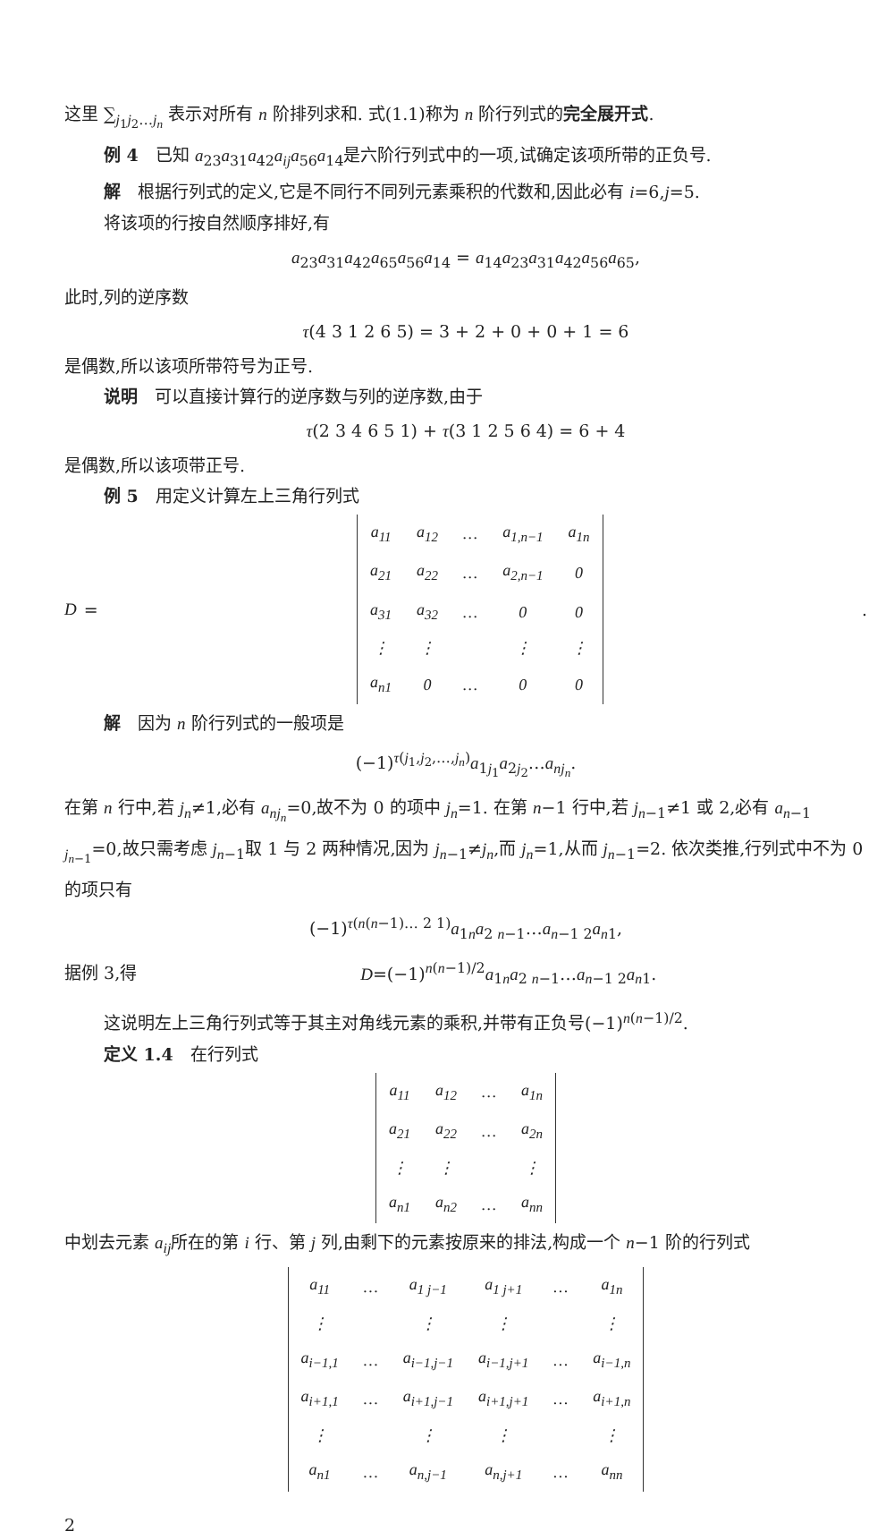这里 ∑<sub>j<sub>1</sub>j<sub>2</sub>…j<sub>n</sub></sub> 表示对所有 n 阶排列求和. 式(1.1)称为 n 阶行列式的完全展开式.
例 4　已知 a<sub>23</sub>a<sub>31</sub>a<sub>42</sub>a<sub>ij</sub> a<sub>56</sub>a<sub>14</sub>是六阶行列式中的一项,试确定该项所带的正负号.
解　根据行列式的定义,它是不同行不同列元素乘积的代数和,因此必有 i=6,j=5.
将该项的行按自然顺序排好,有
a<sub>23</sub>a<sub>31</sub>a<sub>42</sub>a<sub>65</sub>a<sub>56</sub>a<sub>14</sub> = a<sub>14</sub>a<sub>23</sub>a<sub>31</sub>a<sub>42</sub>a<sub>56</sub>a<sub>65</sub>,
此时,列的逆序数
τ(4 3 1 2 6 5) = 3 + 2 + 0 + 0 + 1 = 6
是偶数,所以该项所带符号为正号.
说明　可以直接计算行的逆序数与列的逆序数,由于
τ(2 3 4 6 5 1) + τ(3 1 2 5 6 4) = 6 + 4
是偶数,所以该项带正号.
例 5　用定义计算左上三角行列式
D =
| a<sub>11</sub> | a<sub>12</sub> | … | a<sub>1,n−1</sub> | a<sub>1n</sub> |
| a<sub>21</sub> | a<sub>22</sub> | … | a<sub>2,n−1</sub> | 0 |
| a<sub>31</sub> | a<sub>32</sub> | … | 0 | 0 |
| ⋮ | ⋮ | | ⋮ | ⋮ |
| a<sub>n1</sub> | 0 | … | 0 | 0 |
.
解　因为 n 阶行列式的一般项是
(−1)<sup>τ(j<sub>1</sub>,j<sub>2</sub>,…,j<sub>n</sub>)</sup>a<sub>1j<sub>1</sub></sub>a<sub>2j<sub>2</sub></sub>…a<sub>nj<sub>n</sub></sub>.
在第 n 行中,若 j<sub>n</sub>≠1,必有 a<sub>nj<sub>n</sub></sub>=0,故不为 0 的项中 j<sub>n</sub>=1. 在第 n−1 行中,若 j<sub>n−1</sub>≠1 或 2,必有 a<sub>n−1 j<sub>n−1</sub></sub>=0,故只需考虑 j<sub>n−1</sub>取 1 与 2 两种情况,因为 j<sub>n−1</sub>≠j<sub>n</sub>,而 j<sub>n</sub>=1,从而 j<sub>n−1</sub>=2. 依次类推,行列式中不为 0 的项只有
(−1)<sup>τ(n(n−1)… 2 1)</sup>a<sub>1n</sub>a<sub>2 n−1</sub>…a<sub>n−1 2</sub>a<sub>n1</sub>,
据例 3,得 D=(−1)<sup>n(n−1)/2</sup>a<sub>1n</sub>a<sub>2 n−1</sub>…a<sub>n−1 2</sub>a<sub>n1</sub>.
这说明左上三角行列式等于其主对角线元素的乘积,并带有正负号(−1)<sup>n(n−1)/2</sup>.
定义 1.4　在行列式
| a<sub>11</sub> | a<sub>12</sub> | … | a<sub>1n</sub> |
| a<sub>21</sub> | a<sub>22</sub> | … | a<sub>2n</sub> |
| ⋮ | ⋮ | | ⋮ |
| a<sub>n1</sub> | a<sub>n2</sub> | … | a<sub>nn</sub> |
中划去元素 a<sub>ij</sub>所在的第 i 行、第 j 列,由剩下的元素按原来的排法,构成一个 n−1 阶的行列式
| a<sub>11</sub> | … | a<sub>1 j−1</sub> | a<sub>1 j+1</sub> | … | a<sub>1n</sub> |
| ⋮ | | ⋮ | ⋮ | | ⋮ |
| a<sub>i−1,1</sub> | … | a<sub>i−1,j−1</sub> | a<sub>i−1,j+1</sub> | … | a<sub>i−1,n</sub> |
| a<sub>i+1,1</sub> | … | a<sub>i+1,j−1</sub> | a<sub>i+1,j+1</sub> | … | a<sub>i+1,n</sub> |
| ⋮ | | ⋮ | ⋮ | | ⋮ |
| a<sub>n1</sub> | … | a<sub>n,j−1</sub> | a<sub>n,j+1</sub> | … | a<sub>nn</sub> |
2